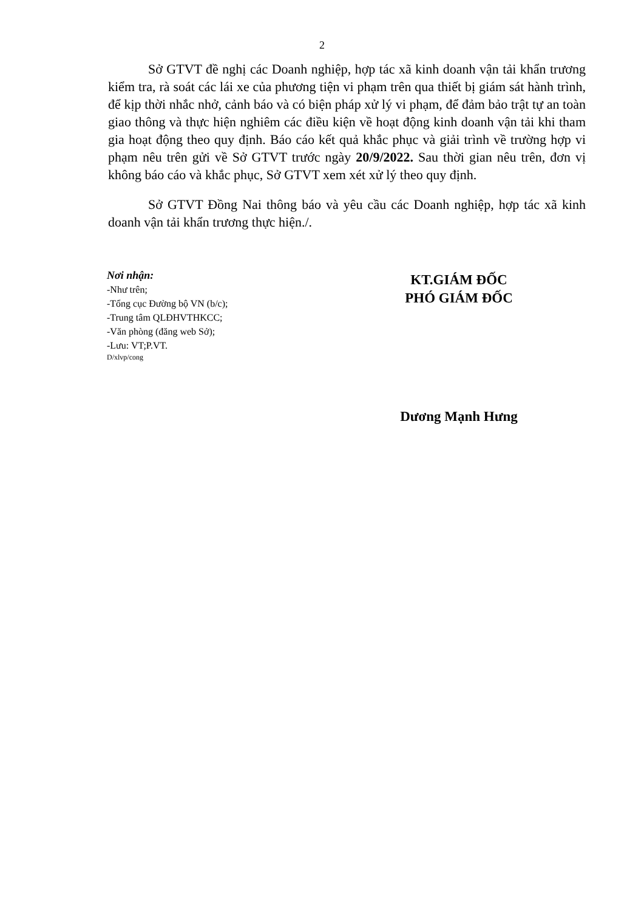2
Sở GTVT đề nghị các Doanh nghiệp, hợp tác xã kinh doanh vận tải khẩn trương kiểm tra, rà soát các lái xe của phương tiện vi phạm trên qua thiết bị giám sát hành trình, để kịp thời nhắc nhở, cảnh báo và có biện pháp xử lý vi phạm, để đảm bảo trật tự an toàn giao thông và thực hiện nghiêm các điều kiện về hoạt động kinh doanh vận tải khi tham gia hoạt động theo quy định. Báo cáo kết quả khắc phục và giải trình về trường hợp vi phạm nêu trên gửi về Sở GTVT trước ngày 20/9/2022. Sau thời gian nêu trên, đơn vị không báo cáo và khắc phục, Sở GTVT xem xét xử lý theo quy định.
Sở GTVT Đồng Nai thông báo và yêu cầu các Doanh nghiệp, hợp tác xã kinh doanh vận tải khẩn trương thực hiện./.
Nơi nhận:
-Như trên;
-Tổng cục Đường bộ VN (b/c);
-Trung tâm QLĐHVTHKCC;
-Văn phòng (đăng web Sở);
-Lưu: VT;P.VT.
D/xlvp/cong
KT.GIÁM ĐỐC
PHÓ GIÁM ĐỐC
Dương Mạnh Hưng